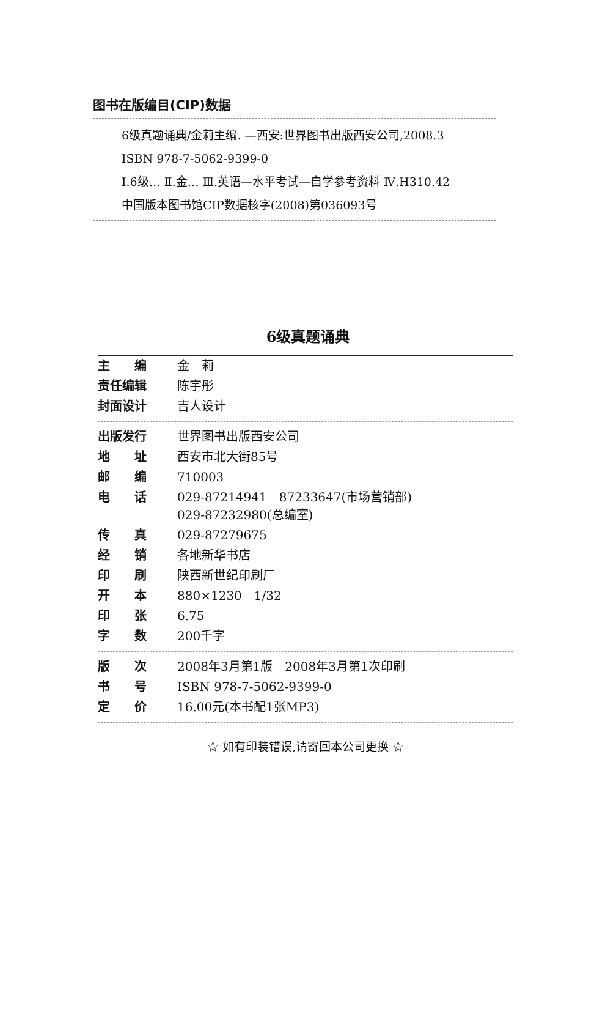图书在版编目(CIP)数据
6级真题诵典/金莉主编. —西安:世界图书出版西安公司,2008.3
ISBN 978-7-5062-9399-0
Ⅰ.6级… Ⅱ.金… Ⅲ.英语—水平考试—自学参考资料 Ⅳ.H310.42
中国版本图书馆CIP数据核字(2008)第036093号
6级真题诵典
| 主 编 | 金 莉 |
| 责任编辑 | 陈宇彤 |
| 封面设计 | 吉人设计 |
| 出版发行 | 世界图书出版西安公司 |
| 地 址 | 西安市北大街85号 |
| 邮 编 | 710003 |
| 电 话 | 029-87214941 87233647(市场营销部) 029-87232980(总编室) |
| 传 真 | 029-87279675 |
| 经 销 | 各地新华书店 |
| 印 刷 | 陕西新世纪印刷厂 |
| 开 本 | 880×1230 1/32 |
| 印 张 | 6.75 |
| 字 数 | 200千字 |
| 版 次 | 2008年3月第1版 2008年3月第1次印刷 |
| 书 号 | ISBN 978-7-5062-9399-0 |
| 定 价 | 16.00元(本书配1张MP3) |
☆ 如有印装错误,请寄回本公司更换 ☆